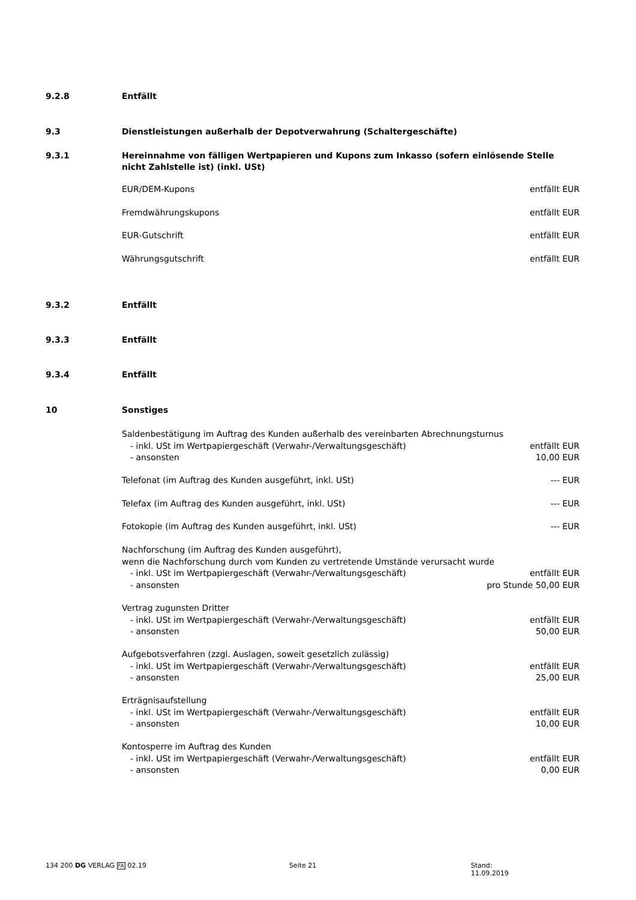9.2.8 Entfällt
9.3 Dienstleistungen außerhalb der Depotverwahrung (Schaltergeschäfte)
9.3.1 Hereinnahme von fälligen Wertpapieren und Kupons zum Inkasso (sofern einlösende Stelle nicht Zahlstelle ist) (inkl. USt)
EUR/DEM-Kupons entfällt EUR
Fremdwährungskupons entfällt EUR
EUR-Gutschrift entfällt EUR
Währungsgutschrift entfällt EUR
9.3.2 Entfällt
9.3.3 Entfällt
9.3.4 Entfällt
10 Sonstiges
Saldenbestätigung im Auftrag des Kunden außerhalb des vereinbarten Abrechnungsturnus
- inkl. USt im Wertpapiergeschäft (Verwahr-/Verwaltungsgeschäft) entfällt EUR
- ansonsten 10,00 EUR
Telefonat (im Auftrag des Kunden ausgeführt, inkl. USt) --- EUR
Telefax (im Auftrag des Kunden ausgeführt, inkl. USt) --- EUR
Fotokopie (im Auftrag des Kunden ausgeführt, inkl. USt) --- EUR
Nachforschung (im Auftrag des Kunden ausgeführt),
wenn die Nachforschung durch vom Kunden zu vertretende Umstände verursacht wurde
- inkl. USt im Wertpapiergeschäft (Verwahr-/Verwaltungsgeschäft) entfällt EUR
- ansonsten pro Stunde 50,00 EUR
Vertrag zugunsten Dritter
- inkl. USt im Wertpapiergeschäft (Verwahr-/Verwaltungsgeschäft) entfällt EUR
- ansonsten 50,00 EUR
Aufgebotsverfahren (zzgl. Auslagen, soweit gesetzlich zulässig)
- inkl. USt im Wertpapiergeschäft (Verwahr-/Verwaltungsgeschäft) entfällt EUR
- ansonsten 25,00 EUR
Erträgnisaufstellung
- inkl. USt im Wertpapiergeschäft (Verwahr-/Verwaltungsgeschäft) entfällt EUR
- ansonsten 10,00 EUR
Kontosperre im Auftrag des Kunden
- inkl. USt im Wertpapiergeschäft (Verwahr-/Verwaltungsgeschäft) entfällt EUR
- ansonsten 0,00 EUR
134 200 DG VERLAG FA 02.19 Seite 21 Stand: 11.09.2019